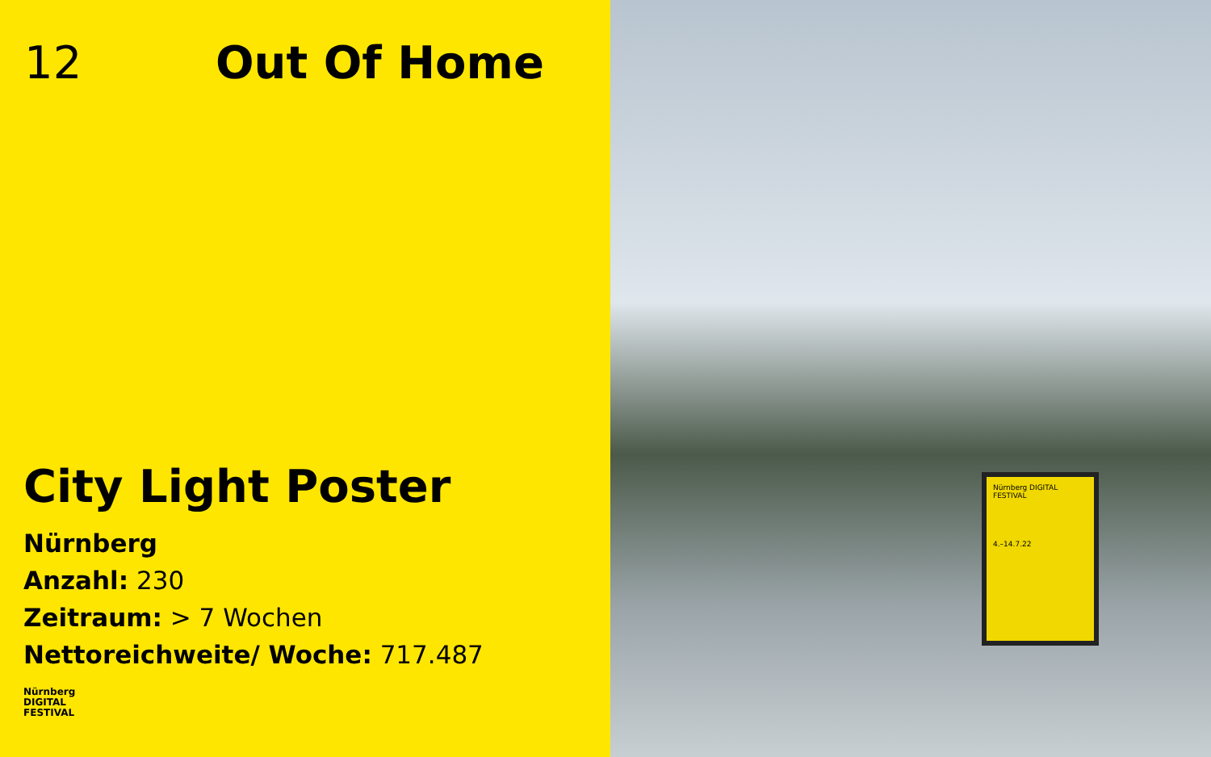12 Out Of Home
City Light Poster
Nürnberg
Anzahl: 230
Zeitraum: > 7 Wochen
Nettoreichweite/ Woche: 717.487
Nürnberg
DIGITAL
FESTIVAL
Nürnberg DIGITAL FESTIVAL
4.–14.7.22